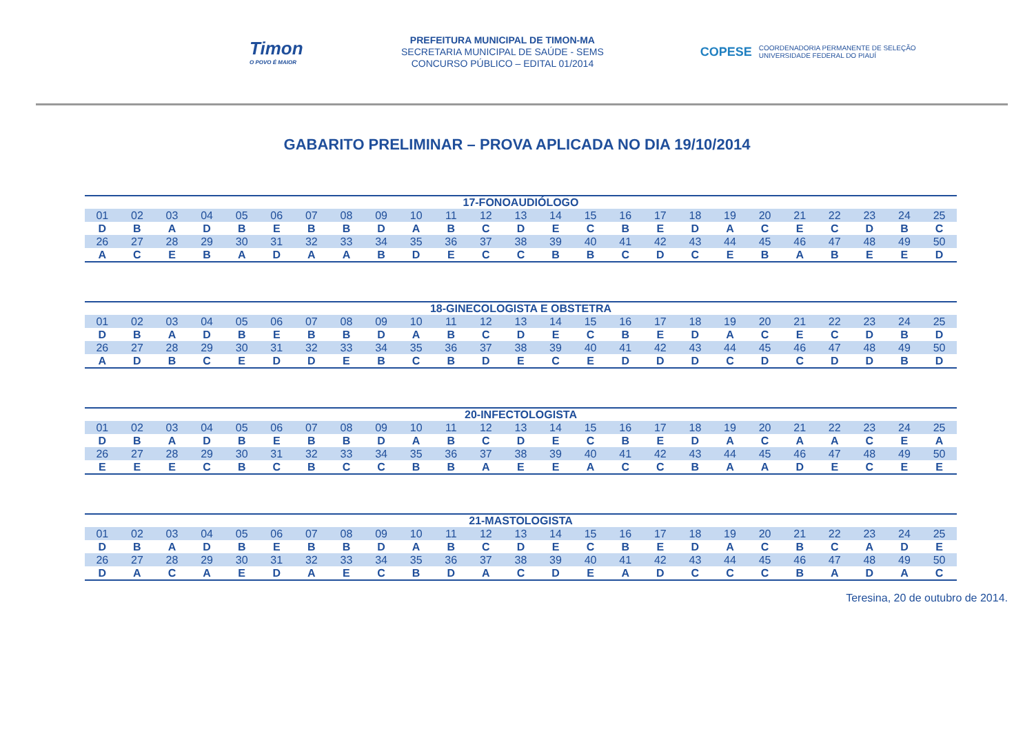Timon
O POVO É MAIOR
PREFEITURA MUNICIPAL DE TIMON-MA
SECRETARIA MUNICIPAL DE SAÚDE - SEMS
CONCURSO PÚBLICO – EDITAL 01/2014
COPESE COORDENADORIA PERMANENTE DE SELEÇÃO
UNIVERSIDADE FEDERAL DO PIAUÍ
GABARITO PRELIMINAR – PROVA APLICADA NO DIA 19/10/2014
| 17-FONOAUDIÓLOGO | | | | | | | | | | | | | | | | | | | | | | | | |
| --- | --- | --- | --- | --- | --- | --- | --- | --- | --- | --- | --- | --- | --- | --- | --- | --- | --- | --- | --- | --- | --- | --- | --- | --- |
| 01 | 02 | 03 | 04 | 05 | 06 | 07 | 08 | 09 | 10 | 11 | 12 | 13 | 14 | 15 | 16 | 17 | 18 | 19 | 20 | 21 | 22 | 23 | 24 | 25 |
| D | B | A | D | B | E | B | B | D | A | B | C | D | E | C | B | E | D | A | C | E | C | D | B | C |
| 26 | 27 | 28 | 29 | 30 | 31 | 32 | 33 | 34 | 35 | 36 | 37 | 38 | 39 | 40 | 41 | 42 | 43 | 44 | 45 | 46 | 47 | 48 | 49 | 50 |
| A | C | E | B | A | D | A | A | B | D | E | C | C | B | B | C | D | C | E | B | A | B | E | E | D |
| 18-GINECOLOGISTA E OBSTETRA | | | | | | | | | | | | | | | | | | | | | | | | |
| --- | --- | --- | --- | --- | --- | --- | --- | --- | --- | --- | --- | --- | --- | --- | --- | --- | --- | --- | --- | --- | --- | --- | --- | --- |
| 01 | 02 | 03 | 04 | 05 | 06 | 07 | 08 | 09 | 10 | 11 | 12 | 13 | 14 | 15 | 16 | 17 | 18 | 19 | 20 | 21 | 22 | 23 | 24 | 25 |
| D | B | A | D | B | E | B | B | D | A | B | C | D | E | C | B | E | D | A | C | E | C | D | B | D |
| 26 | 27 | 28 | 29 | 30 | 31 | 32 | 33 | 34 | 35 | 36 | 37 | 38 | 39 | 40 | 41 | 42 | 43 | 44 | 45 | 46 | 47 | 48 | 49 | 50 |
| A | D | B | C | E | D | D | E | B | C | B | D | E | C | E | D | D | D | C | D | C | D | D | B | D |
| 20-INFECTOLOGISTA | | | | | | | | | | | | | | | | | | | | | | | | |
| --- | --- | --- | --- | --- | --- | --- | --- | --- | --- | --- | --- | --- | --- | --- | --- | --- | --- | --- | --- | --- | --- | --- | --- | --- |
| 01 | 02 | 03 | 04 | 05 | 06 | 07 | 08 | 09 | 10 | 11 | 12 | 13 | 14 | 15 | 16 | 17 | 18 | 19 | 20 | 21 | 22 | 23 | 24 | 25 |
| D | B | A | D | B | E | B | B | D | A | B | C | D | E | C | B | E | D | A | C | A | A | C | E | A |
| 26 | 27 | 28 | 29 | 30 | 31 | 32 | 33 | 34 | 35 | 36 | 37 | 38 | 39 | 40 | 41 | 42 | 43 | 44 | 45 | 46 | 47 | 48 | 49 | 50 |
| E | E | E | C | B | C | B | C | C | B | B | A | E | E | A | C | C | B | A | A | D | E | C | E | E |
| 21-MASTOLOGISTA | | | | | | | | | | | | | | | | | | | | | | | | |
| --- | --- | --- | --- | --- | --- | --- | --- | --- | --- | --- | --- | --- | --- | --- | --- | --- | --- | --- | --- | --- | --- | --- | --- | --- |
| 01 | 02 | 03 | 04 | 05 | 06 | 07 | 08 | 09 | 10 | 11 | 12 | 13 | 14 | 15 | 16 | 17 | 18 | 19 | 20 | 21 | 22 | 23 | 24 | 25 |
| D | B | A | D | B | E | B | B | D | A | B | C | D | E | C | B | E | D | A | C | B | C | A | D | E |
| 26 | 27 | 28 | 29 | 30 | 31 | 32 | 33 | 34 | 35 | 36 | 37 | 38 | 39 | 40 | 41 | 42 | 43 | 44 | 45 | 46 | 47 | 48 | 49 | 50 |
| D | A | C | A | E | D | A | E | C | B | D | A | C | D | E | A | D | C | C | C | B | A | D | A | C |
Teresina, 20 de outubro de 2014.